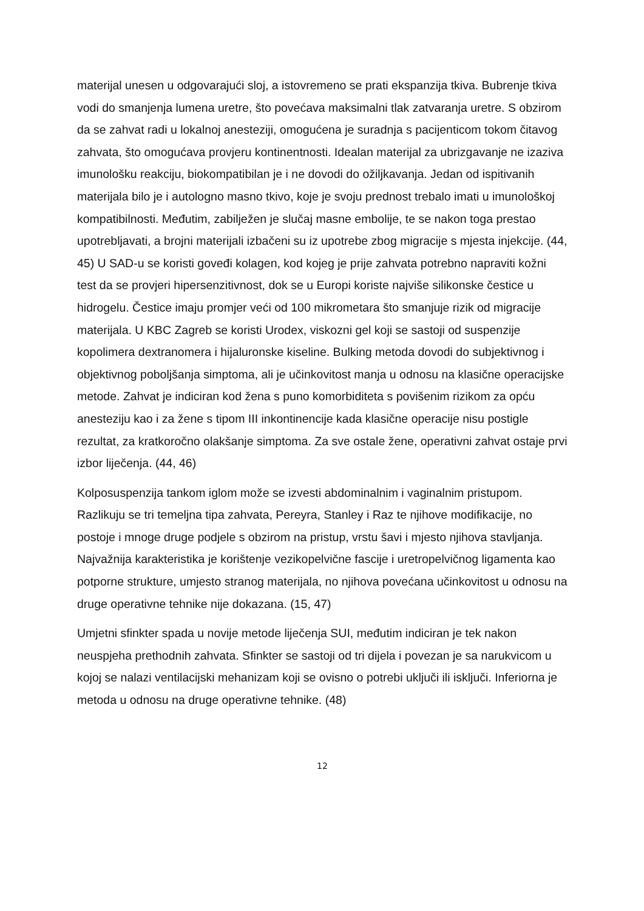materijal unesen u odgovarajući sloj, a istovremeno se prati ekspanzija tkiva. Bubrenje tkiva vodi do smanjenja lumena uretre, što povećava maksimalni tlak zatvaranja uretre. S obzirom da se zahvat radi u lokalnoj anesteziji, omogućena je suradnja s pacijenticom tokom čitavog zahvata, što omogućava provjeru kontinentnosti. Idealan materijal za ubrizgavanje ne izaziva imunološku reakciju, biokompatibilan je i ne dovodi do ožiljkavanja. Jedan od ispitivanih materijala bilo je i autologno masno tkivo, koje je svoju prednost trebalo imati u imunološkoj kompatibilnosti. Međutim, zabilježen je slučaj masne embolije, te se nakon toga prestao upotrebljavati, a brojni materijali izbačeni su iz upotrebe zbog migracije s mjesta injekcije. (44, 45) U SAD-u se koristi goveđi kolagen, kod kojeg je prije zahvata potrebno napraviti kožni test da se provjeri hipersenzitivnost, dok se u Europi koriste najviše silikonske čestice u hidrogelu. Čestice imaju promjer veći od 100 mikrometara što smanjuje rizik od migracije materijala. U KBC Zagreb se koristi Urodex, viskozni gel koji se sastoji od suspenzije kopolimera dextranomera i hijaluronske kiseline. Bulking metoda dovodi do subjektivnog i objektivnog poboljšanja simptoma, ali je učinkovitost manja u odnosu na klasične operacijske metode. Zahvat je indiciran kod žena s puno komorbiditeta s povišenim rizikom za opću anesteziju kao i za žene s tipom III inkontinencije kada klasične operacije nisu postigle rezultat, za kratkoročno olakšanje simptoma. Za sve ostale žene, operativni zahvat ostaje prvi izbor liječenja. (44, 46)
Kolposuspenzija tankom iglom može se izvesti abdominalnim i vaginalnim pristupom. Razlikuju se tri temeljna tipa zahvata, Pereyra, Stanley i Raz te njihove modifikacije, no postoje i mnoge druge podjele s obzirom na pristup, vrstu šavi i mjesto njihova stavljanja. Najvažnija karakteristika je korištenje vezikopelvične fascije i uretropelvičnog ligamenta kao potporne strukture, umjesto stranog materijala, no njihova povećana učinkovitost u odnosu na druge operativne tehnike nije dokazana. (15, 47)
Umjetni sfinkter spada u novije metode liječenja SUI, međutim indiciran je tek nakon neuspjeha prethodnih zahvata. Sfinkter se sastoji od tri dijela i povezan je sa narukvicom u kojoj se nalazi ventilacijski mehanizam koji se ovisno o potrebi uključi ili isključi. Inferiorna je metoda u odnosu na druge operativne tehnike. (48)
12